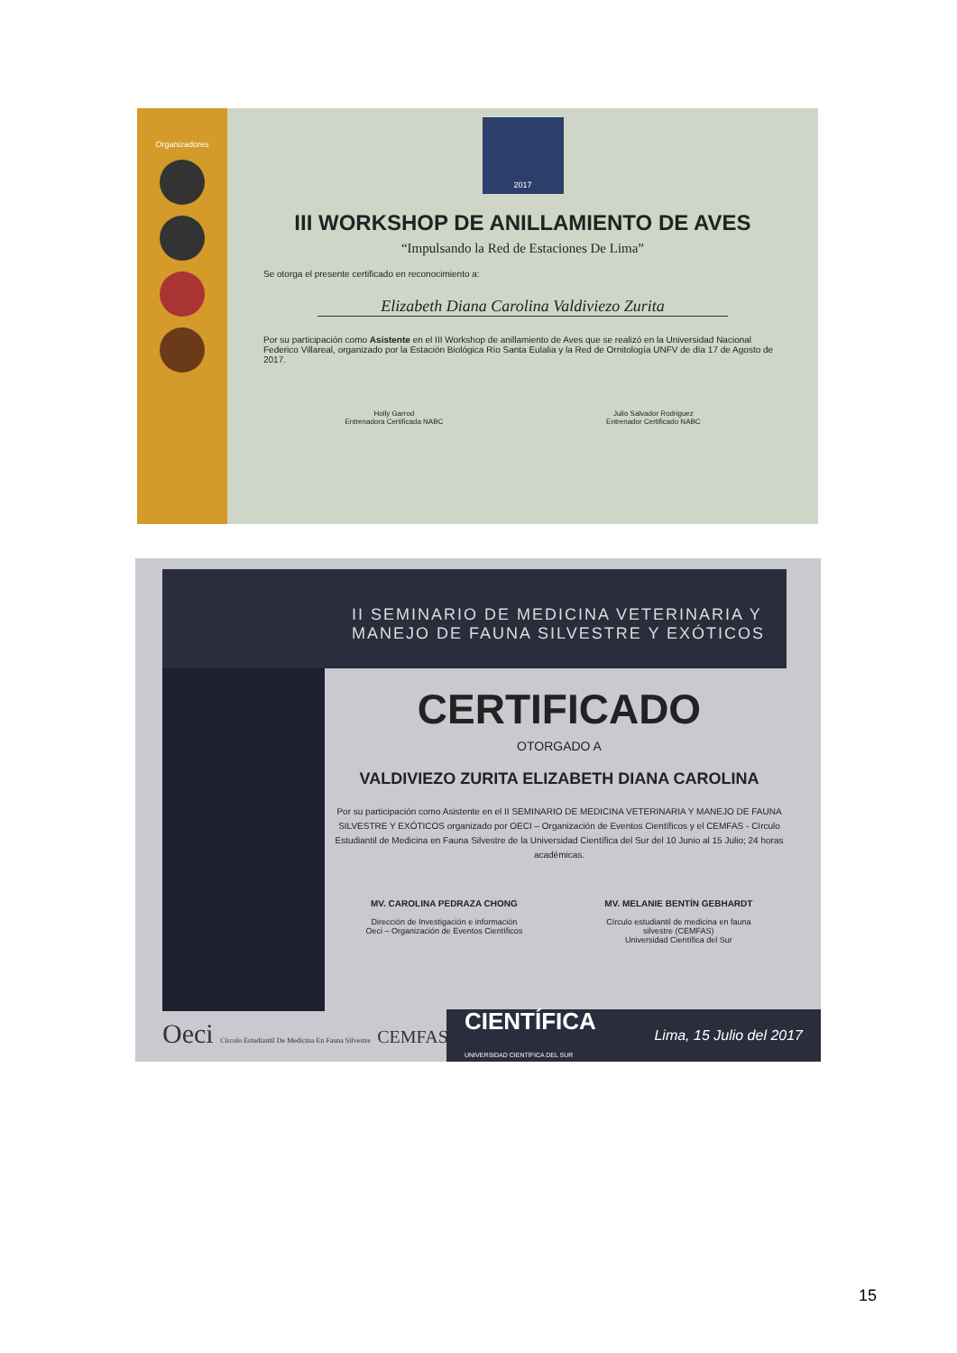Organizadores
2017
III WORKSHOP DE ANILLAMIENTO DE AVES
“Impulsando la Red de Estaciones De Lima”
Se otorga el presente certificado en reconocimiento a:
Elizabeth Diana Carolina Valdiviezo Zurita
Por su participación como Asistente en el III Workshop de anillamiento de Aves que se realizó en la Universidad Nacional Federico Villareal, organizado por la Estación Biológica Río Santa Eulalia y la Red de Ornitología UNFV de día 17 de Agosto de 2017.
Holly Garrod
Entrenadora Certificada NABC
Julio Salvador Rodriguez
Entrenador Certificado NABC
II SEMINARIO DE MEDICINA VETERINARIA Y
MANEJO DE FAUNA SILVESTRE Y EXÓTICOS
CERTIFICADO
OTORGADO A
VALDIVIEZO ZURITA ELIZABETH DIANA CAROLINA
Por su participación como Asistente en el II SEMINARIO DE MEDICINA VETERINARIA Y MANEJO DE FAUNA SILVESTRE Y EXÓTICOS organizado por OECI – Organización de Eventos Científicos y el CEMFAS - Círculo Estudiantil de Medicina en Fauna Silvestre de la Universidad Científica del Sur del 10 Junio al 15 Julio; 24 horas académicas.
MV. CAROLINA PEDRAZA CHONG
Dirección de Investigación e información
Oeci – Organización de Eventos Científicos
MV. MELANIE BENTÍN GEBHARDT
Círculo estudiantil de medicina en fauna
silvestre (CEMFAS)
Universidad Científica del Sur
Oeci Círculo Estudiantil De Medicina En Fauna Silvestre CEMFAS
CIENTÍFICA
UNIVERSIDAD CIENTÍFICA DEL SUR Lima, 15 Julio del 2017
15